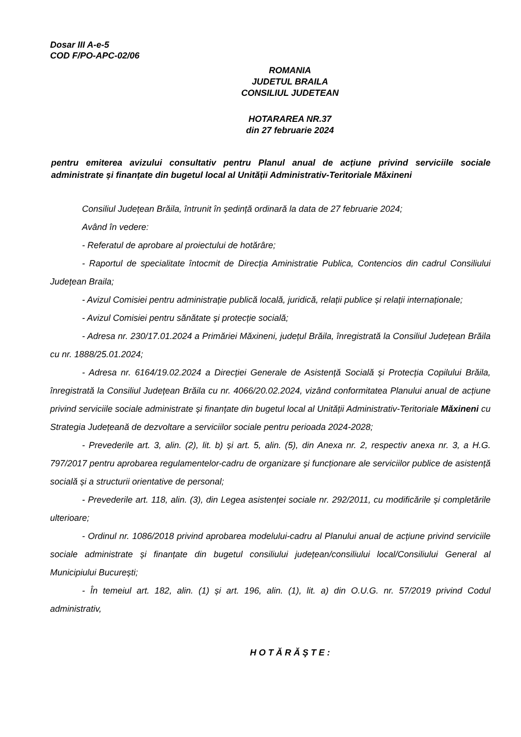Dosar III A-e-5
COD F/PO-APC-02/06
ROMANIA
JUDETUL BRAILA
CONSILIUL JUDETEAN
HOTARAREA NR.37
din 27 februarie 2024
pentru emiterea avizului consultativ pentru Planul anual de acțiune privind serviciile sociale administrate și finanțate din bugetul local al Unității Administrativ-Teritoriale Măxineni
Consiliul Judeţean Brăila, întrunit în ședință ordinară la data de 27 februarie 2024;
Având în vedere:
- Referatul de aprobare al proiectului de hotărâre;
- Raportul de specialitate întocmit de Direcția Aministratie Publica, Contencios din cadrul Consiliului Județean Braila;
- Avizul Comisiei pentru administrație publică locală, juridică, relații publice și relații internaționale;
- Avizul Comisiei pentru sănătate și protecție socială;
- Adresa nr. 230/17.01.2024 a Primăriei Măxineni, județul Brăila, înregistrată la Consiliul Județean Brăila cu nr. 1888/25.01.2024;
- Adresa nr. 6164/19.02.2024 a Direcției Generale de Asistență Socială și Protecția Copilului Brăila, înregistrată la Consiliul Județean Brăila cu nr. 4066/20.02.2024, vizând conformitatea Planului anual de acțiune privind serviciile sociale administrate și finanțate din bugetul local al Unității Administrativ-Teritoriale Măxineni cu Strategia Județeană de dezvoltare a serviciilor sociale pentru perioada 2024-2028;
- Prevederile art. 3, alin. (2), lit. b) și art. 5, alin. (5), din Anexa nr. 2, respectiv anexa nr. 3, a H.G. 797/2017 pentru aprobarea regulamentelor-cadru de organizare și funcționare ale serviciilor publice de asistență socială și a structurii orientative de personal;
- Prevederile art. 118, alin. (3), din Legea asistenței sociale nr. 292/2011, cu modificările și completările ulterioare;
- Ordinul nr. 1086/2018 privind aprobarea modelului-cadru al Planului anual de acțiune privind serviciile sociale administrate și finanțate din bugetul consiliului județean/consiliului local/Consiliului General al Municipiului București;
- În temeiul art. 182, alin. (1) și art. 196, alin. (1), lit. a) din O.U.G. nr. 57/2019 privind Codul administrativ,
H O T Ă R Ă Ş T E :